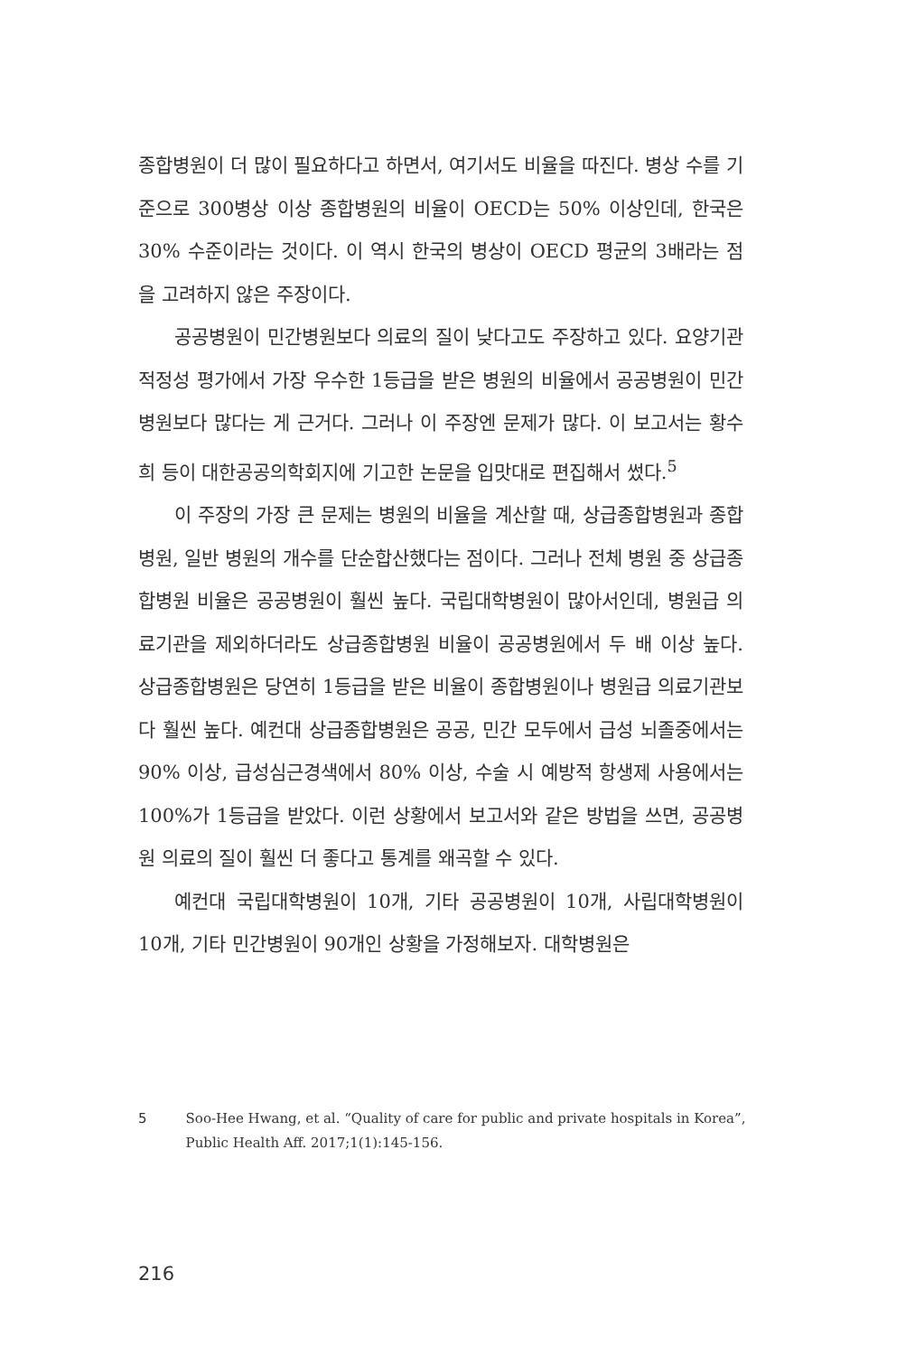종합병원이 더 많이 필요하다고 하면서, 여기서도 비율을 따진다. 병상 수를 기준으로 300병상 이상 종합병원의 비율이 OECD는 50% 이상인데, 한국은 30% 수준이라는 것이다. 이 역시 한국의 병상이 OECD 평균의 3배라는 점을 고려하지 않은 주장이다.
공공병원이 민간병원보다 의료의 질이 낮다고도 주장하고 있다. 요양기관 적정성 평가에서 가장 우수한 1등급을 받은 병원의 비율에서 공공병원이 민간병원보다 많다는 게 근거다. 그러나 이 주장엔 문제가 많다. 이 보고서는 황수희 등이 대한공공의학회지에 기고한 논문을 입맛대로 편집해서 썼다.<sup>5</sup>
이 주장의 가장 큰 문제는 병원의 비율을 계산할 때, 상급종합병원과 종합병원, 일반 병원의 개수를 단순합산했다는 점이다. 그러나 전체 병원 중 상급종합병원 비율은 공공병원이 훨씬 높다. 국립대학병원이 많아서인데, 병원급 의료기관을 제외하더라도 상급종합병원 비율이 공공병원에서 두 배 이상 높다. 상급종합병원은 당연히 1등급을 받은 비율이 종합병원이나 병원급 의료기관보다 훨씬 높다. 예컨대 상급종합병원은 공공, 민간 모두에서 급성 뇌졸중에서는 90% 이상, 급성심근경색에서 80% 이상, 수술 시 예방적 항생제 사용에서는 100%가 1등급을 받았다. 이런 상황에서 보고서와 같은 방법을 쓰면, 공공병원 의료의 질이 훨씬 더 좋다고 통계를 왜곡할 수 있다.
예컨대 국립대학병원이 10개, 기타 공공병원이 10개, 사립대학병원이 10개, 기타 민간병원이 90개인 상황을 가정해보자. 대학병원은
5 Soo-Hee Hwang, et al. “Quality of care for public and private hospitals in Korea”, Public Health Aff. 2017;1(1):145-156.
216